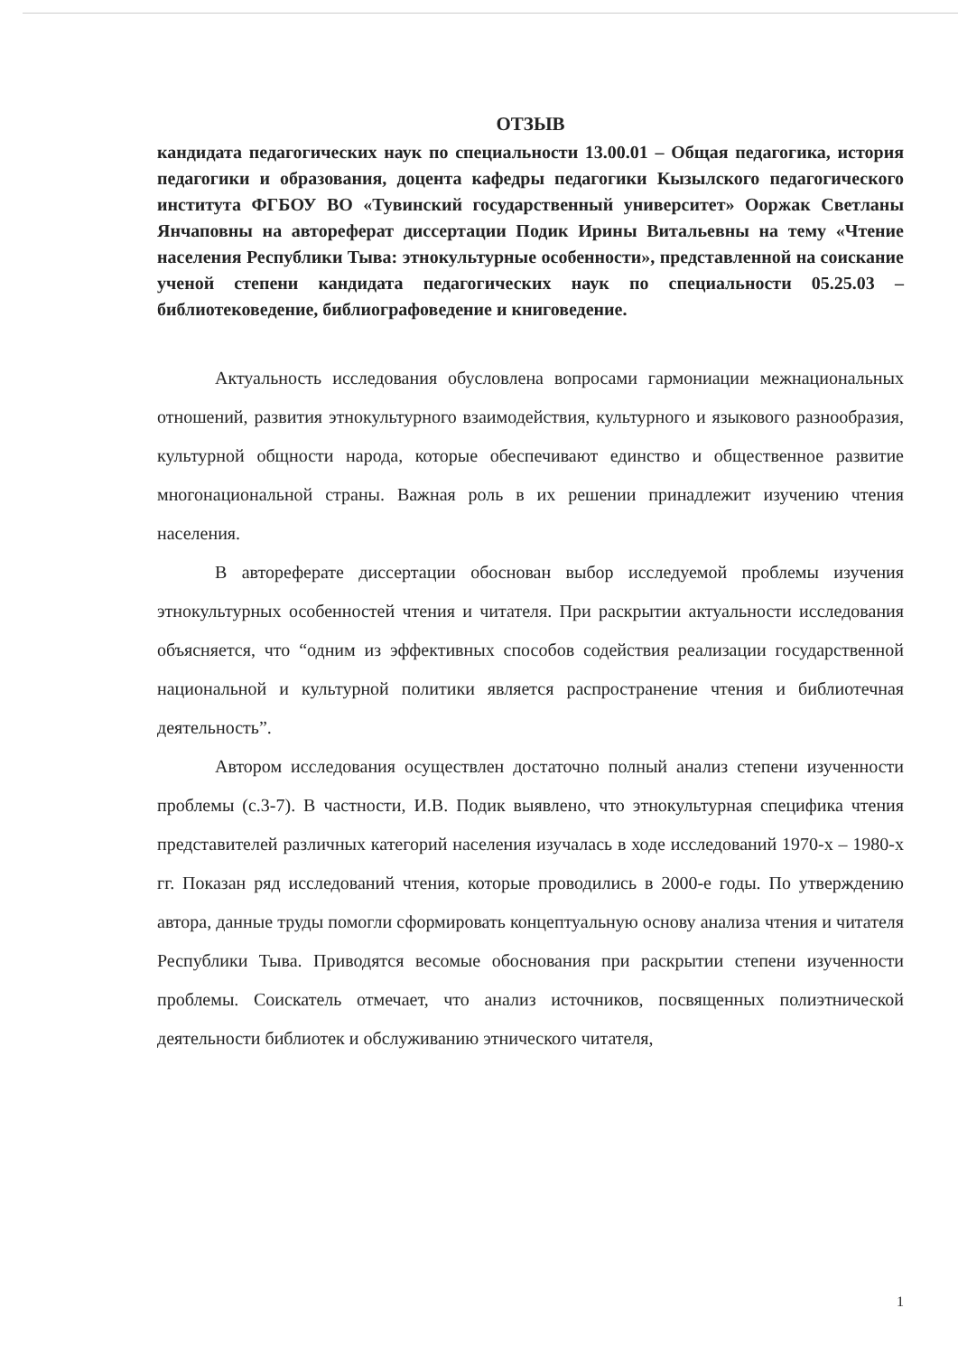ОТЗЫВ
кандидата педагогических наук по специальности 13.00.01 – Общая педагогика, история педагогики и образования, доцента кафедры педагогики Кызылского педагогического института ФГБОУ ВО «Тувинский государственный университет» Ооржак Светланы Янчаповны на автореферат диссертации Подик Ирины Витальевны на тему «Чтение населения Республики Тыва: этнокультурные особенности», представленной на соискание ученой степени кандидата педагогических наук по специальности 05.25.03 – библиотековедение, библиографоведение и книговедение.
Актуальность исследования обусловлена вопросами гармониации межнациональных отношений, развития этнокультурного взаимодействия, культурного и языкового разнообразия, культурной общности народа, которые обеспечивают единство и общественное развитие многонациональной страны. Важная роль в их решении принадлежит изучению чтения населения.
В автореферате диссертации обоснован выбор исследуемой проблемы изучения этнокультурных особенностей чтения и читателя. При раскрытии актуальности исследования объясняется, что “одним из эффективных способов содействия реализации государственной национальной и культурной политики является распространение чтения и библиотечная деятельность”.
Автором исследования осуществлен достаточно полный анализ степени изученности проблемы (с.3-7). В частности, И.В. Подик выявлено, что этнокультурная специфика чтения представителей различных категорий населения изучалась в ходе исследований 1970-х – 1980-х гг. Показан ряд исследований чтения, которые проводились в 2000-е годы. По утверждению автора, данные труды помогли сформировать концептуальную основу анализа чтения и читателя Республики Тыва. Приводятся весомые обоснования при раскрытии степени изученности проблемы. Соискатель отмечает, что анализ источников, посвященных полиэтнической деятельности библиотек и обслуживанию этнического читателя,
1